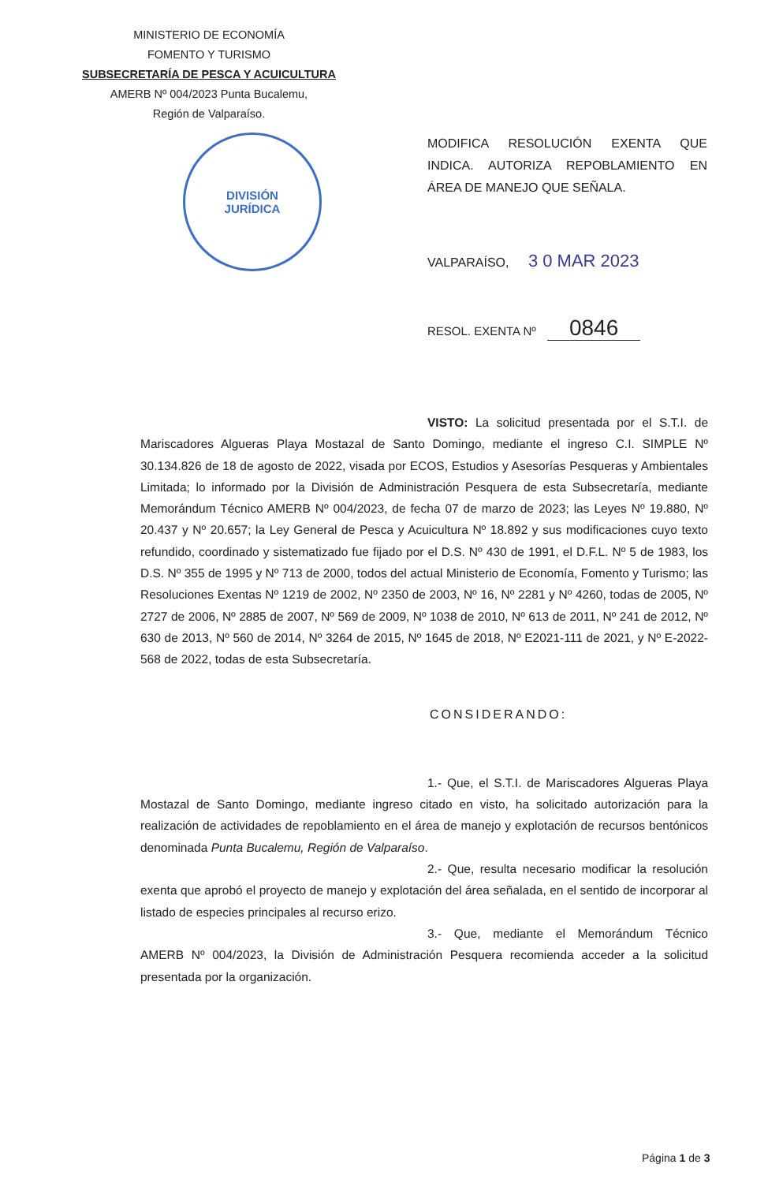MINISTERIO DE ECONOMÍA
FOMENTO Y TURISMO
SUBSECRETARÍA DE PESCA Y ACUICULTURA
AMERB Nº 004/2023 Punta Bucalemu,
Región de Valparaíso.
DIVISIÓN
JURÍDICA
MODIFICA RESOLUCIÓN EXENTA QUE INDICA. AUTORIZA REPOBLAMIENTO EN ÁREA DE MANEJO QUE SEÑALA.
VALPARAÍSO, 3 0 MAR 2023
RESOL. EXENTA Nº 0846
VISTO: La solicitud presentada por el S.T.I. de Mariscadores Algueras Playa Mostazal de Santo Domingo, mediante el ingreso C.I. SIMPLE Nº 30.134.826 de 18 de agosto de 2022, visada por ECOS, Estudios y Asesorías Pesqueras y Ambientales Limitada; lo informado por la División de Administración Pesquera de esta Subsecretaría, mediante Memorándum Técnico AMERB Nº 004/2023, de fecha 07 de marzo de 2023; las Leyes Nº 19.880, Nº 20.437 y Nº 20.657; la Ley General de Pesca y Acuicultura Nº 18.892 y sus modificaciones cuyo texto refundido, coordinado y sistematizado fue fijado por el D.S. Nº 430 de 1991, el D.F.L. Nº 5 de 1983, los D.S. Nº 355 de 1995 y Nº 713 de 2000, todos del actual Ministerio de Economía, Fomento y Turismo; las Resoluciones Exentas Nº 1219 de 2002, Nº 2350 de 2003, Nº 16, Nº 2281 y Nº 4260, todas de 2005, Nº 2727 de 2006, Nº 2885 de 2007, Nº 569 de 2009, Nº 1038 de 2010, Nº 613 de 2011, Nº 241 de 2012, Nº 630 de 2013, Nº 560 de 2014, Nº 3264 de 2015, Nº 1645 de 2018, Nº E2021-111 de 2021, y Nº E-2022-568 de 2022, todas de esta Subsecretaría.
CONSIDERANDO:
1.- Que, el S.T.I. de Mariscadores Algueras Playa Mostazal de Santo Domingo, mediante ingreso citado en visto, ha solicitado autorización para la realización de actividades de repoblamiento en el área de manejo y explotación de recursos bentónicos denominada Punta Bucalemu, Región de Valparaíso.
2.- Que, resulta necesario modificar la resolución exenta que aprobó el proyecto de manejo y explotación del área señalada, en el sentido de incorporar al listado de especies principales al recurso erizo.
3.- Que, mediante el Memorándum Técnico AMERB Nº 004/2023, la División de Administración Pesquera recomienda acceder a la solicitud presentada por la organización.
Página 1 de 3